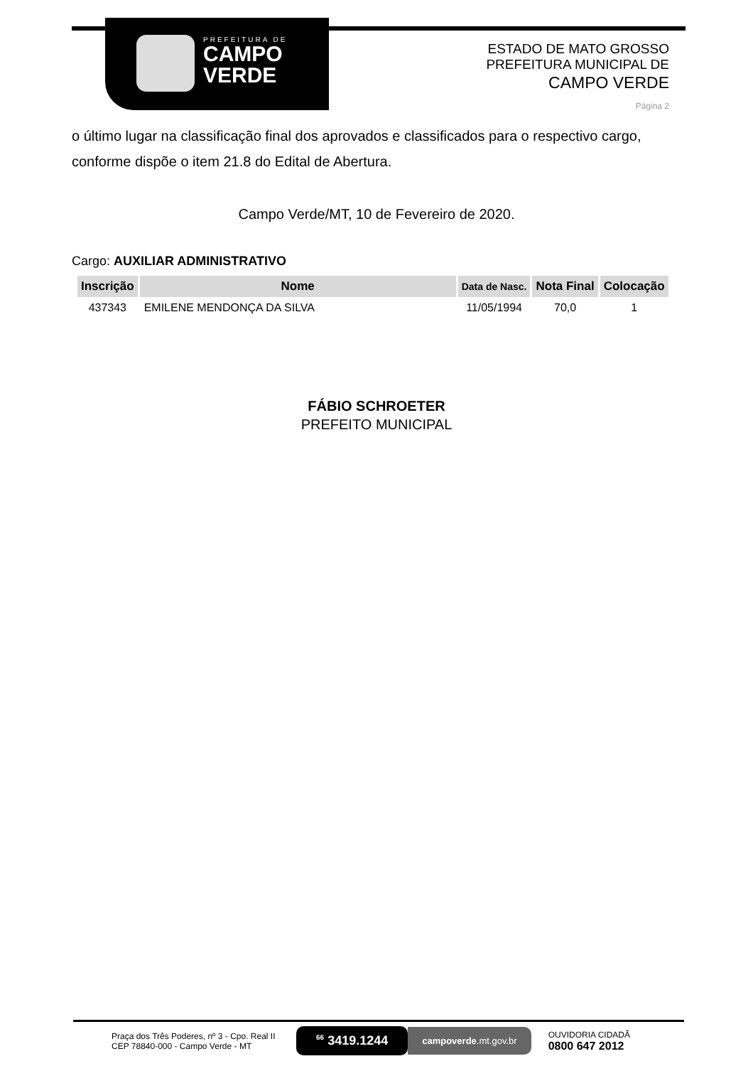PREFEITURA DE
CAMPO
VERDE
ESTADO DE MATO GROSSO
PREFEITURA MUNICIPAL DE
CAMPO VERDE
Página 2
o último lugar na classificação final dos aprovados e classificados para o respectivo cargo, conforme dispõe o item 21.8 do Edital de Abertura.
Campo Verde/MT, 10 de Fevereiro de 2020.
Cargo: AUXILIAR ADMINISTRATIVO
| Inscrição | Nome | Data de Nasc. | Nota Final | Colocação |
| --- | --- | --- | --- | --- |
| 437343 | EMILENE MENDONÇA DA SILVA | 11/05/1994 | 70,0 | 1 |
FÁBIO SCHROETER
PREFEITO MUNICIPAL
Praça dos Três Poderes, nº 3 - Cpo. Real II
CEP 78840-000 - Campo Verde - MT
<sup>66</sup> 3419.1244
campoverde.mt.gov.br
OUVIDORIA CIDADÃ
0800 647 2012